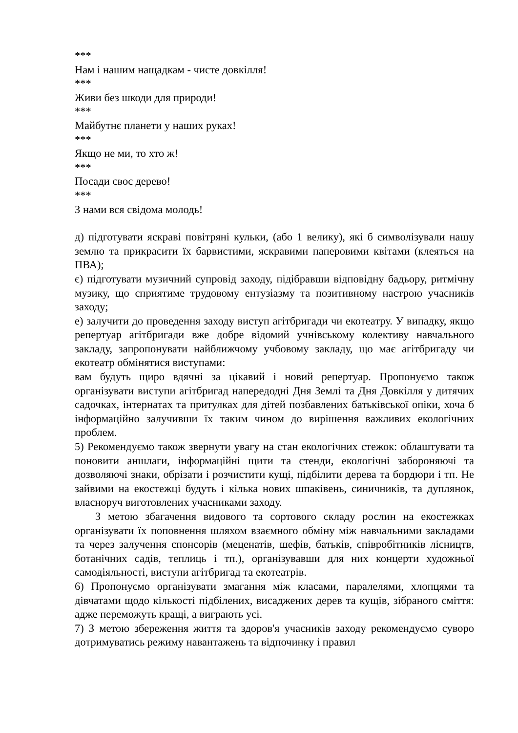***
Нам і нашим нащадкам - чисте довкілля!
***
Живи без шкоди для природи!
***
Майбутнє планети у наших руках!
***
Якщо не ми, то хто ж!
***
Посади своє дерево!
***
З нами вся свідома молодь!
д) підготувати яскраві повітряні кульки, (або 1 велику), які б символізували нашу землю та прикрасити їх барвистими, яскравими паперовими квітами (клеяться на ПВА);
є) підготувати музичний супровід заходу, підібравши відповідну бадьору, ритмічну музику, що сприятиме трудовому ентузіазму та позитивному настрою учасників заходу;
е) залучити до проведення заходу виступ агітбригади чи екотеатру. У випадку, якщо репертуар агітбригади вже добре відомий учнівському колективу навчального закладу, запропонувати найближчому учбовому закладу, що має агітбригаду чи екотеатр обмінятися виступами:
вам будуть щиро вдячні за цікавий і новий репертуар. Пропонуємо також організувати виступи агітбригад напередодні Дня Землі та Дня Довкілля у дитячих садочках, інтернатах та притулках для дітей позбавлених батьківської опіки, хоча б інформаційно залучивши їх таким чином до вирішення важливих екологічних проблем.
5) Рекомендуємо також звернути увагу на стан екологічних стежок: облаштувати та поновити аншлаги, інформаційні щити та стенди, екологічні забороняючі та дозволяючі знаки, обрізати і розчистити кущі, підбілити дерева та бордюри і тп. Не зайвими на екостежці будуть і кілька нових шпаківень, синичників, та дуплянок, власноруч виготовлених учасниками заходу.
З метою збагачення видового та сортового складу рослин на екостежках організувати їх поповнення шляхом взаємного обміну між навчальними закладами та через залучення спонсорів (меценатів, шефів, батьків, співробітників лісництв, ботанічних садів, теплиць і тп.), організувавши для них концерти художньої самодіяльності, виступи агітбригад та екотеатрів.
6) Пропонуємо організувати змагання між класами, паралелями, хлопцями та дівчатами щодо кількості підбілених, висаджених дерев та кущів, зібраного сміття: адже переможуть кращі, а виграють усі.
7) З метою збереження життя та здоров'я учасників заходу рекомендуємо суворо дотримуватись режиму навантажень та відпочинку і правил